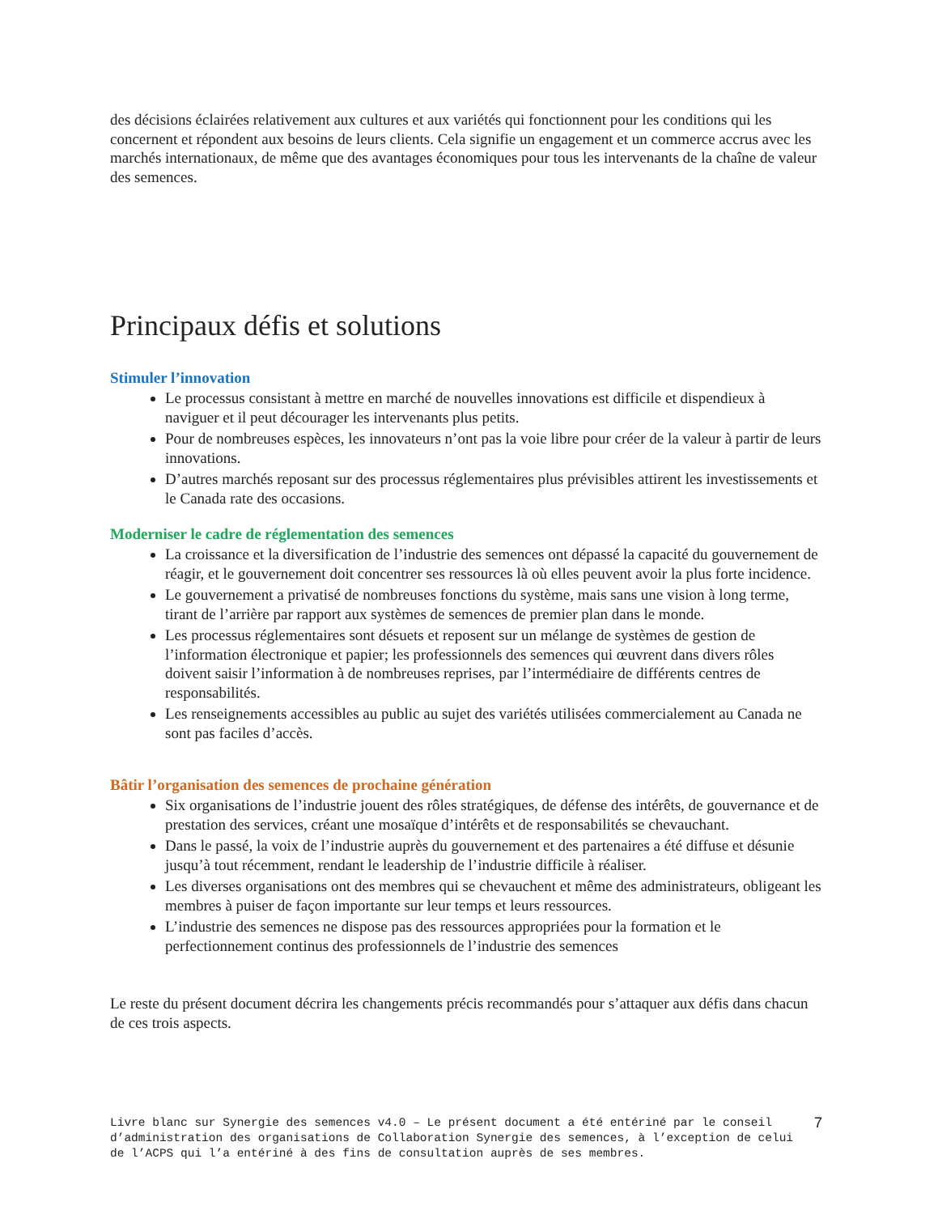des décisions éclairées relativement aux cultures et aux variétés qui fonctionnent pour les conditions qui les concernent et répondent aux besoins de leurs clients. Cela signifie un engagement et un commerce accrus avec les marchés internationaux, de même que des avantages économiques pour tous les intervenants de la chaîne de valeur des semences.
Principaux défis et solutions
Stimuler l’innovation
Le processus consistant à mettre en marché de nouvelles innovations est difficile et dispendieux à naviguer et il peut décourager les intervenants plus petits.
Pour de nombreuses espèces, les innovateurs n’ont pas la voie libre pour créer de la valeur à partir de leurs innovations.
D’autres marchés reposant sur des processus réglementaires plus prévisibles attirent les investissements et le Canada rate des occasions.
Moderniser le cadre de réglementation des semences
La croissance et la diversification de l’industrie des semences ont dépassé la capacité du gouvernement de réagir, et le gouvernement doit concentrer ses ressources là où elles peuvent avoir la plus forte incidence.
Le gouvernement a privatisé de nombreuses fonctions du système, mais sans une vision à long terme, tirant de l’arrière par rapport aux systèmes de semences de premier plan dans le monde.
Les processus réglementaires sont désuets et reposent sur un mélange de systèmes de gestion de l’information électronique et papier; les professionnels des semences qui œuvrent dans divers rôles doivent saisir l’information à de nombreuses reprises, par l’intermédiaire de différents centres de responsabilités.
Les renseignements accessibles au public au sujet des variétés utilisées commercialement au Canada ne sont pas faciles d’accès.
Bâtir l’organisation des semences de prochaine génération
Six organisations de l’industrie jouent des rôles stratégiques, de défense des intérêts, de gouvernance et de prestation des services, créant une mosaïque d’intérêts et de responsabilités se chevauchant.
Dans le passé, la voix de l’industrie auprès du gouvernement et des partenaires a été diffuse et désunie jusqu’à tout récemment, rendant le leadership de l’industrie difficile à réaliser.
Les diverses organisations ont des membres qui se chevauchent et même des administrateurs, obligeant les membres à puiser de façon importante sur leur temps et leurs ressources.
L’industrie des semences ne dispose pas des ressources appropriées pour la formation et le perfectionnement continus des professionnels de l’industrie des semences
Le reste du présent document décrira les changements précis recommandés pour s’attaquer aux défis dans chacun de ces trois aspects.
Livre blanc sur Synergie des semences v4.0 – Le présent document a été entériné par le conseil d’administration des organisations de Collaboration Synergie des semences, à l’exception de celui de l’ACPS qui l’a entériné à des fins de consultation auprès de ses membres.
7